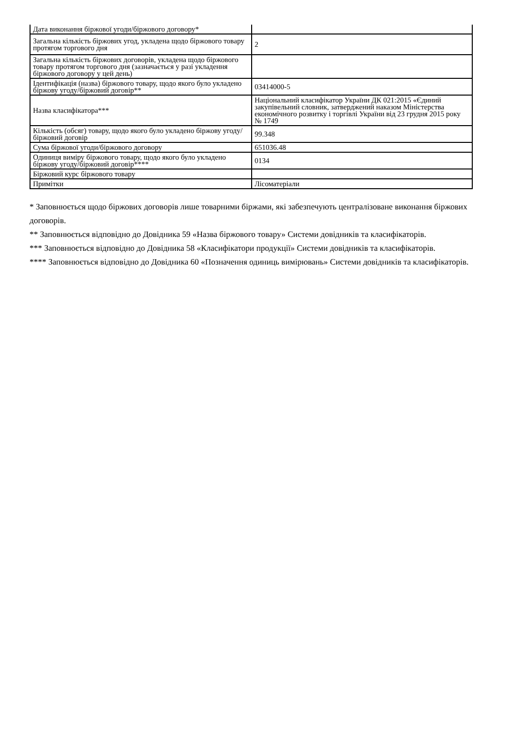| Дата виконання біржової угоди/біржового договору* | |
| Загальна кількість біржових угод, укладена щодо біржового товару протягом торгового дня | 2 |
| Загальна кількість біржових договорів, укладена щодо біржового товару протягом торгового дня (зазначається у разі укладення біржового договору у цей день) | |
| Ідентифікація (назва) біржового товару, щодо якого було укладено біржову угоду/біржовий договір** | 03414000-5 |
| Назва класифікатора*** | Національний класифікатор України ДК 021:2015 «Єдиний закупівельний словник, затверджений наказом Міністерства економічного розвитку і торгівлі України від 23 грудня 2015 року № 1749 |
| Кількість (обсяг) товару, щодо якого було укладено біржову угоду/біржовий договір | 99.348 |
| Сума біржової угоди/біржового договору | 651036.48 |
| Одиниця виміру біржового товару, щодо якого було укладено біржову угоду/біржовий договір**** | 0134 |
| Біржовий курс біржового товару | |
| Примітки | Лісоматеріали |
* Заповнюється щодо біржових договорів лише товарними біржами, які забезпечують централізоване виконання біржових договорів.
** Заповнюється відповідно до Довідника 59 «Назва біржового товару» Системи довідників та класифікаторів.
*** Заповнюється відповідно до Довідника 58 «Класифікатори продукції» Системи довідників та класифікаторів.
**** Заповнюється відповідно до Довідника 60 «Позначення одиниць вимірювань» Системи довідників та класифікаторів.